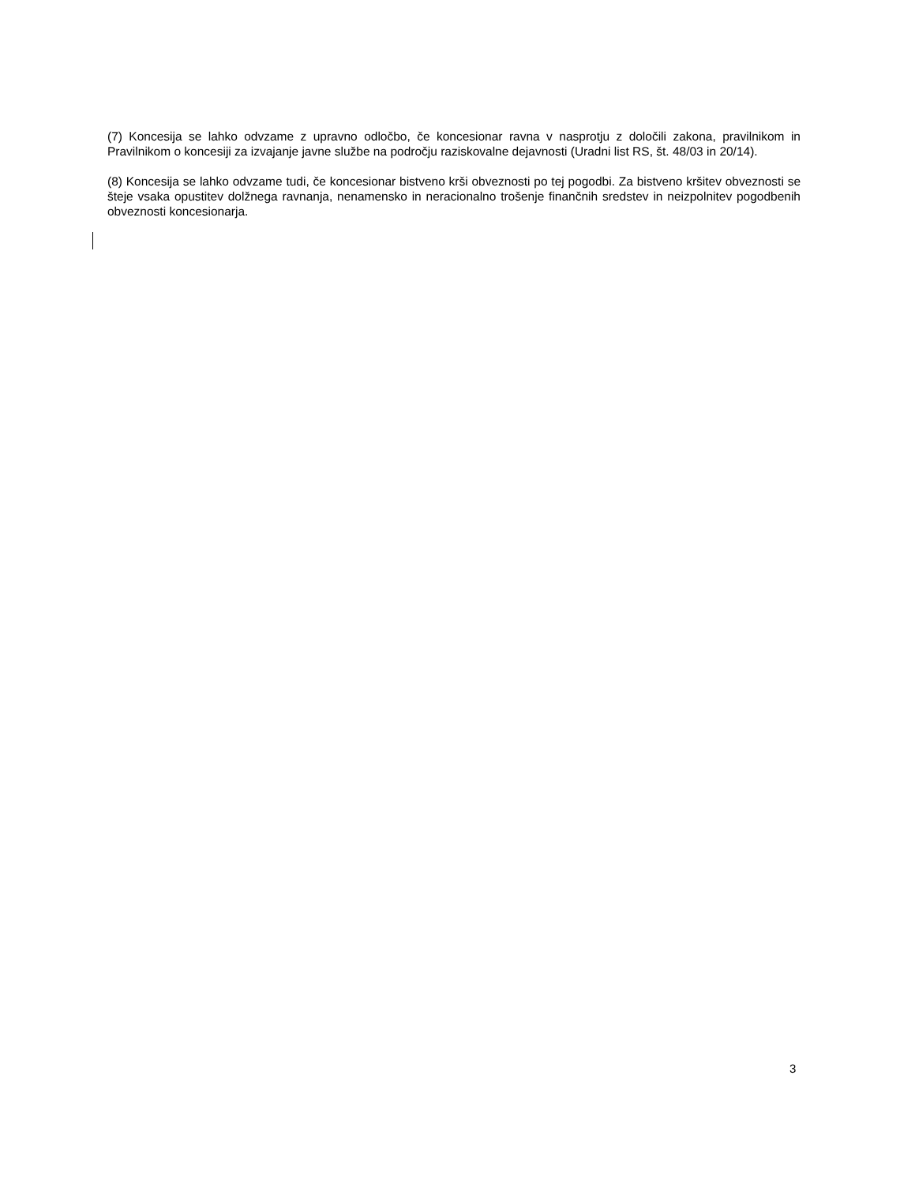(7) Koncesija se lahko odvzame z upravno odločbo, če koncesionar ravna v nasprotju z določili zakona, pravilnikom in Pravilnikom o koncesiji za izvajanje javne službe na področju raziskovalne dejavnosti (Uradni list RS, št. 48/03 in 20/14).
(8) Koncesija se lahko odvzame tudi, če koncesionar bistveno krši obveznosti po tej pogodbi. Za bistveno kršitev obveznosti se šteje vsaka opustitev dolžnega ravnanja, nenamensko in neracionalno trošenje finančnih sredstev in neizpolnitev pogodbenih obveznosti koncesionarja.
3